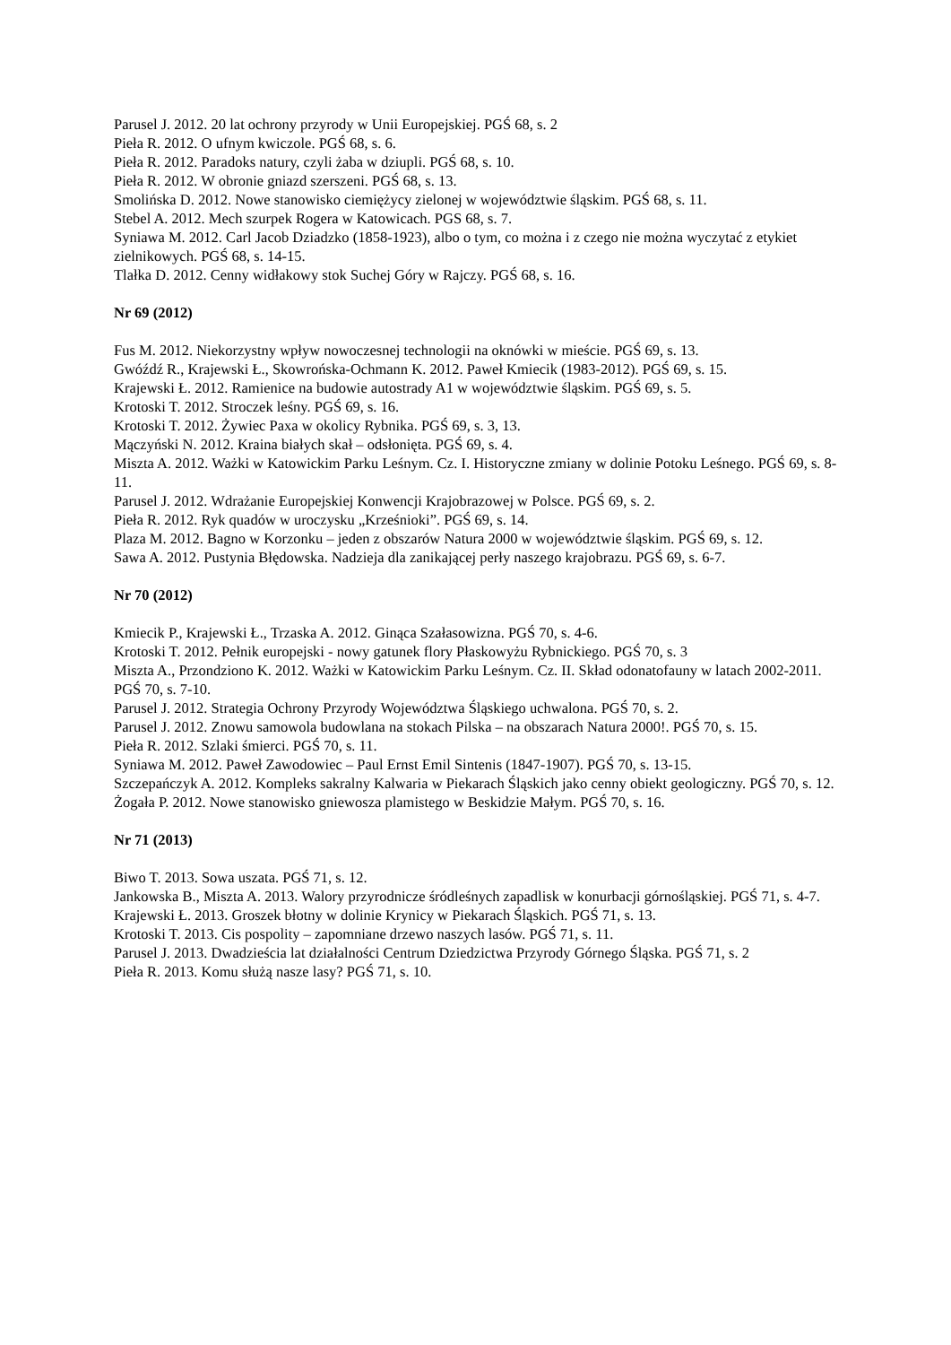Parusel J. 2012. 20 lat ochrony przyrody w Unii Europejskiej. PGŚ 68, s. 2
Pieła R. 2012. O ufnym kwiczole. PGŚ 68, s. 6.
Pieła R. 2012. Paradoks natury, czyli żaba w dziupli. PGŚ 68, s. 10.
Pieła R. 2012. W obronie gniazd szerszeni. PGŚ 68, s. 13.
Smolińska D. 2012. Nowe stanowisko ciemiężycy zielonej w województwie śląskim. PGŚ 68, s. 11.
Stebel A. 2012. Mech szurpek Rogera w Katowicach. PGS 68, s. 7.
Syniawa M. 2012. Carl Jacob Dziadzko (1858-1923), albo o tym, co można i z czego nie można wyczytać z etykiet zielnikowych. PGŚ 68, s. 14-15.
Tlałka D. 2012. Cenny widłakowy stok Suchej Góry w Rajczy. PGŚ 68, s. 16.
Nr 69 (2012)
Fus M. 2012. Niekorzystny wpływ nowoczesnej technologii na oknówki w mieście. PGŚ 69, s. 13.
Gwóźdź R., Krajewski Ł., Skowrońska-Ochmann K. 2012. Paweł Kmiecik (1983-2012). PGŚ 69, s. 15.
Krajewski Ł. 2012. Ramienice na budowie autostrady A1 w województwie śląskim. PGŚ 69, s. 5.
Krotoski T. 2012. Stroczek leśny. PGŚ 69, s. 16.
Krotoski T. 2012. Żywiec Paxa w okolicy Rybnika. PGŚ 69, s. 3, 13.
Mączyński N. 2012. Kraina białych skał – odsłonięta. PGŚ 69, s. 4.
Miszta A. 2012. Ważki w Katowickim Parku Leśnym. Cz. I. Historyczne zmiany w dolinie Potoku Leśnego. PGŚ 69, s. 8-11.
Parusel J. 2012. Wdrażanie Europejskiej Konwencji Krajobrazowej w Polsce. PGŚ 69, s. 2.
Pieła R. 2012. Ryk quadów w uroczysku „Krześnioki”. PGŚ 69, s. 14.
Plaza M. 2012. Bagno w Korzonku – jeden z obszarów Natura 2000 w województwie śląskim. PGŚ 69, s. 12.
Sawa A. 2012. Pustynia Błędowska. Nadzieja dla zanikającej perły naszego krajobrazu. PGŚ 69, s. 6-7.
Nr 70 (2012)
Kmiecik P., Krajewski Ł., Trzaska A. 2012. Ginąca Szałasowizna. PGŚ 70, s. 4-6.
Krotoski T. 2012. Pełnik europejski - nowy gatunek flory Płaskowyżu Rybnickiego. PGŚ 70, s. 3
Miszta A., Przondziono K. 2012. Ważki w Katowickim Parku Leśnym. Cz. II. Skład odonatofauny w latach 2002-2011. PGŚ 70, s. 7-10.
Parusel J. 2012. Strategia Ochrony Przyrody Województwa Śląskiego uchwalona. PGŚ 70, s. 2.
Parusel J. 2012. Znowu samowola budowlana na stokach Pilska – na obszarach Natura 2000!. PGŚ 70, s. 15.
Pieła R. 2012. Szlaki śmierci. PGŚ 70, s. 11.
Syniawa M. 2012. Paweł Zawodowiec – Paul Ernst Emil Sintenis (1847-1907). PGŚ 70, s. 13-15.
Szczepańczyk A. 2012. Kompleks sakralny Kalwaria w Piekarach Śląskich jako cenny obiekt geologiczny. PGŚ 70, s. 12.
Żogała P. 2012. Nowe stanowisko gniewosza plamistego w Beskidzie Małym. PGŚ 70, s. 16.
Nr 71 (2013)
Biwo T. 2013. Sowa uszata. PGŚ 71, s. 12.
Jankowska B., Miszta A. 2013. Walory przyrodnicze śródleśnych zapadlisk w konurbacji górnośląskiej. PGŚ 71, s. 4-7.
Krajewski Ł. 2013. Groszek błotny w dolinie Krynicy w Piekarach Śląskich. PGŚ 71, s. 13.
Krotoski T. 2013. Cis pospolity – zapomniane drzewo naszych lasów. PGŚ 71, s. 11.
Parusel J. 2013. Dwadzieścia lat działalności Centrum Dziedzictwa Przyrody Górnego Śląska. PGŚ 71, s. 2
Pieła R. 2013. Komu służą nasze lasy? PGŚ 71, s. 10.